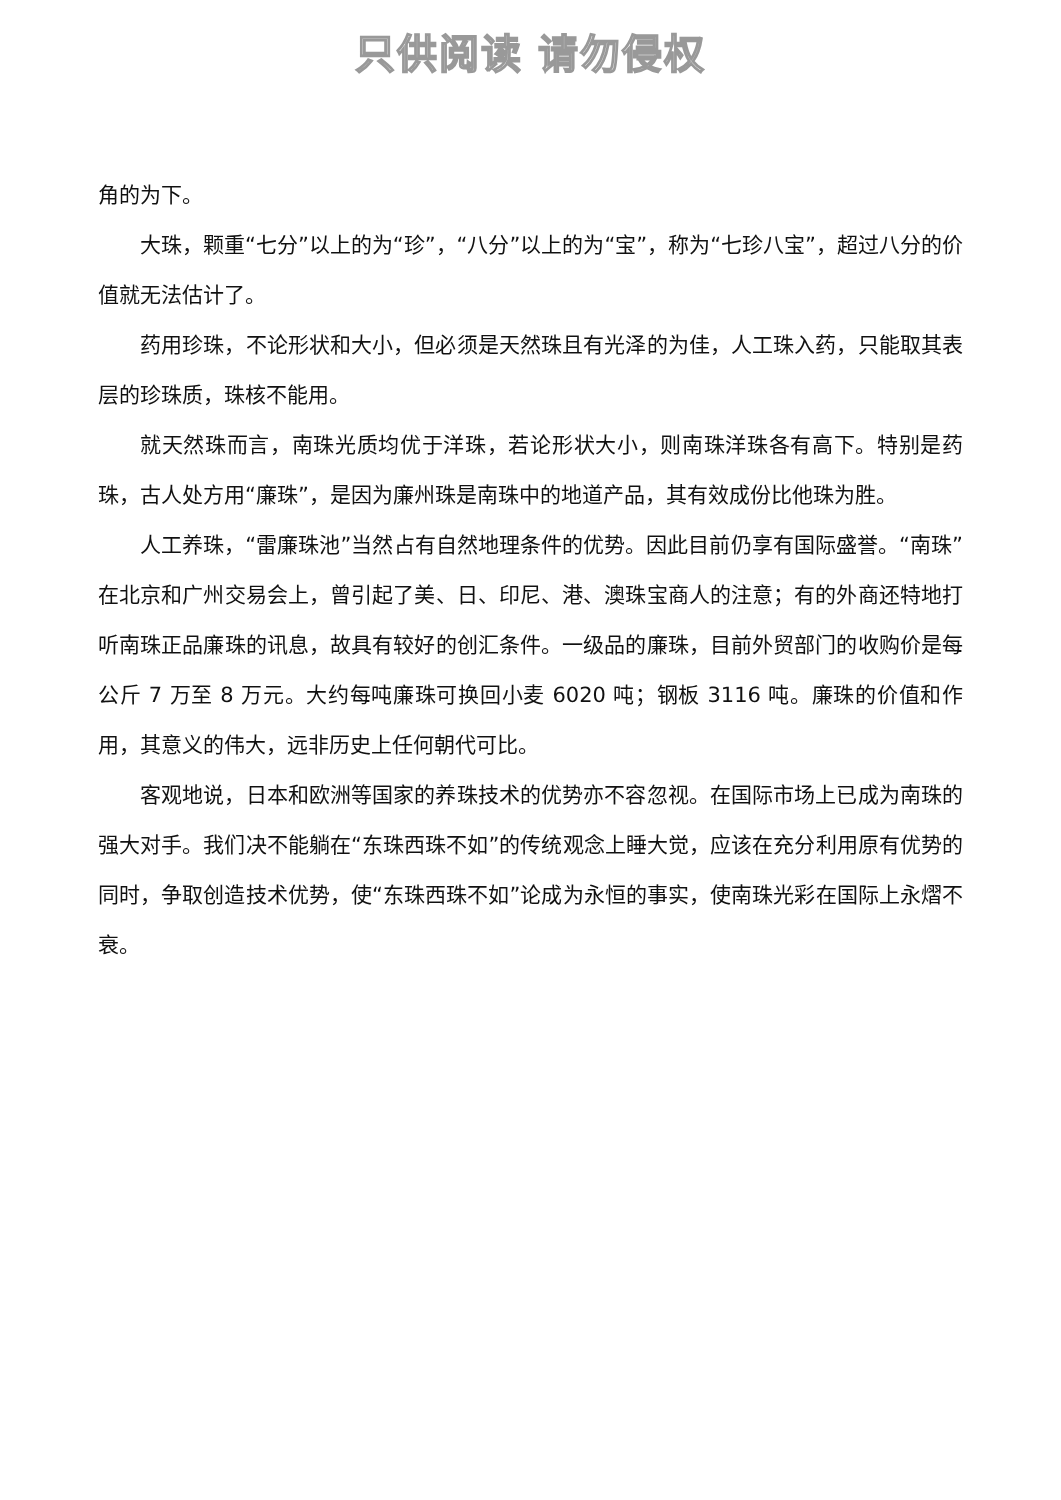只供阅读 请勿侵权
角的为下。
大珠，颗重“七分”以上的为“珍”，“八分”以上的为“宝”，称为“七珍八宝”，超过八分的价值就无法估计了。
药用珍珠，不论形状和大小，但必须是天然珠且有光泽的为佳，人工珠入药，只能取其表层的珍珠质，珠核不能用。
就天然珠而言，南珠光质均优于洋珠，若论形状大小，则南珠洋珠各有高下。特别是药珠，古人处方用“廉珠”，是因为廉州珠是南珠中的地道产品，其有效成份比他珠为胜。
人工养珠，“雷廉珠池”当然占有自然地理条件的优势。因此目前仍享有国际盛誉。“南珠”在北京和广州交易会上，曾引起了美、日、印尼、港、澳珠宝商人的注意；有的外商还特地打听南珠正品廉珠的讯息，故具有较好的创汇条件。一级品的廉珠，目前外贸部门的收购价是每公斤 7 万至 8 万元。大约每吨廉珠可换回小麦 6020 吨；钢板 3116 吨。廉珠的价值和作用，其意义的伟大，远非历史上任何朝代可比。
客观地说，日本和欧洲等国家的养珠技术的优势亦不容忽视。在国际市场上已成为南珠的强大对手。我们决不能躺在“东珠西珠不如”的传统观念上睡大觉，应该在充分利用原有优势的同时，争取创造技术优势，使“东珠西珠不如”论成为永恒的事实，使南珠光彩在国际上永熠不衰。